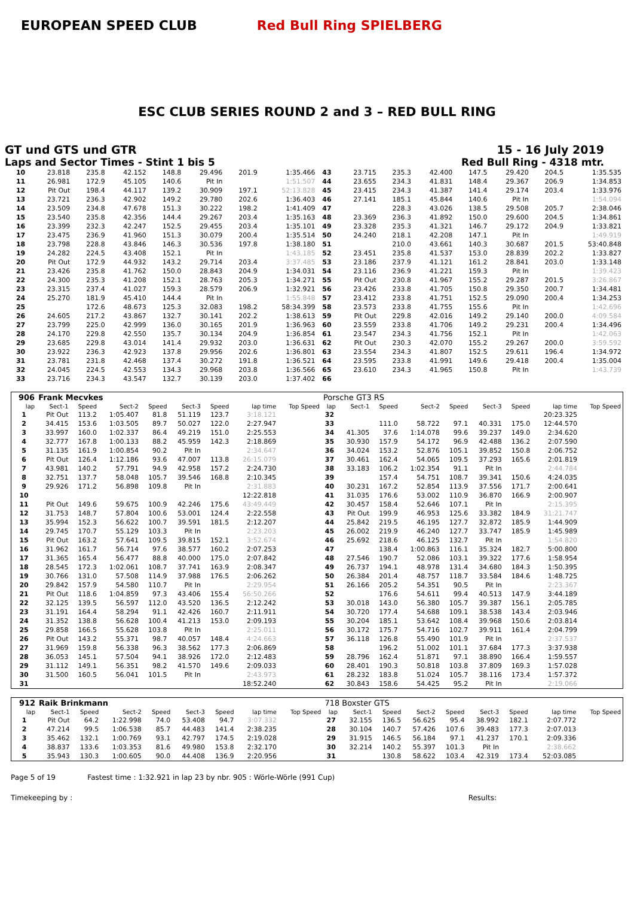EUROPEAN SPEED CLUB Red Bull Ring SPIELBERG
ESC CLUB SERIES ROUND 2 and 3 – RED BULL RING
GT und GTS und GTR 15 - 16 July 2019
Laps and Sector Times - Stint 1 bis 5 Red Bull Ring - 4318 mtr.
| 10 | 23.818 | 235.8 | 42.152 | 148.8 | 29.496 | 201.9 | 1:35.466 | 43 | 23.715 | 235.3 | 42.400 | 147.5 | 29.420 | 204.5 | 1:35.535 |
| 11 | 26.981 | 172.9 | 45.105 | 140.6 | Pit In | | 1:51.507 | 44 | 23.655 | 234.3 | 41.831 | 148.4 | 29.367 | 206.9 | 1:34.853 |
| 12 | Pit Out | 198.4 | 44.117 | 139.2 | 30.909 | 197.1 | 52:13.828 | 45 | 23.415 | 234.3 | 41.387 | 141.4 | 29.174 | 203.4 | 1:33.976 |
| 13 | 23.721 | 236.3 | 42.902 | 149.2 | 29.780 | 202.6 | 1:36.403 | 46 | 27.141 | 185.1 | 45.844 | 140.6 | Pit In | | 1:54.094 |
| 14 | 23.509 | 234.8 | 47.678 | 151.3 | 30.222 | 198.2 | 1:41.409 | 47 | | 228.3 | 43.026 | 138.5 | 29.508 | 205.7 | 2:38.046 |
| 15 | 23.540 | 235.8 | 42.356 | 144.4 | 29.267 | 203.4 | 1:35.163 | 48 | 23.369 | 236.3 | 41.892 | 150.0 | 29.600 | 204.5 | 1:34.861 |
| 16 | 23.399 | 232.3 | 42.247 | 152.5 | 29.455 | 203.4 | 1:35.101 | 49 | 23.328 | 235.3 | 41.321 | 146.7 | 29.172 | 204.9 | 1:33.821 |
| 17 | 23.475 | 236.9 | 41.960 | 151.3 | 30.079 | 200.4 | 1:35.514 | 50 | 24.240 | 218.1 | 42.208 | 147.1 | Pit In | | 1:49.919 |
| 18 | 23.798 | 228.8 | 43.846 | 146.3 | 30.536 | 197.8 | 1:38.180 | 51 | | 210.0 | 43.661 | 140.3 | 30.687 | 201.5 | 53:40.848 |
| 19 | 24.282 | 224.5 | 43.408 | 152.1 | Pit In | | 1:43.185 | 52 | 23.451 | 235.8 | 41.537 | 153.0 | 28.839 | 202.2 | 1:33.827 |
| 20 | Pit Out | 172.9 | 44.932 | 143.2 | 29.714 | 203.4 | 3:37.485 | 53 | 23.186 | 237.9 | 41.121 | 161.2 | 28.841 | 203.0 | 1:33.148 |
| 21 | 23.426 | 235.8 | 41.762 | 150.0 | 28.843 | 204.9 | 1:34.031 | 54 | 23.116 | 236.9 | 41.221 | 159.3 | Pit In | | 1:39.423 |
| 22 | 24.300 | 235.3 | 41.208 | 152.1 | 28.763 | 205.3 | 1:34.271 | 55 | Pit Out | 230.8 | 41.967 | 155.2 | 29.287 | 201.5 | 3:26.867 |
| 23 | 23.315 | 237.4 | 41.027 | 159.3 | 28.579 | 206.9 | 1:32.921 | 56 | 23.426 | 233.8 | 41.705 | 150.8 | 29.350 | 200.7 | 1:34.481 |
| 24 | 25.270 | 181.9 | 45.410 | 144.4 | Pit In | | 1:55.848 | 57 | 23.412 | 233.8 | 41.751 | 152.5 | 29.090 | 200.4 | 1:34.253 |
| 25 | | 172.6 | 48.673 | 125.3 | 32.083 | 198.2 | 58:34.399 | 58 | 23.573 | 233.8 | 41.755 | 155.6 | Pit In | | 1:42.696 |
| 26 | 24.605 | 217.2 | 43.867 | 132.7 | 30.141 | 202.2 | 1:38.613 | 59 | Pit Out | 229.8 | 42.016 | 149.2 | 29.140 | 200.0 | 4:09.584 |
| 27 | 23.799 | 225.0 | 42.999 | 136.0 | 30.165 | 201.9 | 1:36.963 | 60 | 23.559 | 233.8 | 41.706 | 149.2 | 29.231 | 200.4 | 1:34.496 |
| 28 | 24.170 | 229.8 | 42.550 | 135.7 | 30.134 | 204.9 | 1:36.854 | 61 | 23.547 | 234.3 | 41.756 | 152.1 | Pit In | | 1:42.063 |
| 29 | 23.685 | 229.8 | 43.014 | 141.4 | 29.932 | 203.0 | 1:36.631 | 62 | Pit Out | 230.3 | 42.070 | 155.2 | 29.267 | 200.0 | 3:59.592 |
| 30 | 23.922 | 236.3 | 42.923 | 137.8 | 29.956 | 202.6 | 1:36.801 | 63 | 23.554 | 234.3 | 41.807 | 152.5 | 29.611 | 196.4 | 1:34.972 |
| 31 | 23.781 | 231.8 | 42.468 | 137.4 | 30.272 | 191.8 | 1:36.521 | 64 | 23.595 | 233.8 | 41.991 | 149.6 | 29.418 | 200.4 | 1:35.004 |
| 32 | 24.045 | 224.5 | 42.553 | 134.3 | 29.968 | 203.8 | 1:36.566 | 65 | 23.610 | 234.3 | 41.965 | 150.8 | Pit In | | 1:43.739 |
| 33 | 23.716 | 234.3 | 43.547 | 132.7 | 30.139 | 203.0 | 1:37.402 | 66 | | | | | | | |
| 906 | Frank Mecvkes | | | | | | | | Porsche GT3 RS | | | | | | | | |
| --- | --- | --- | --- | --- | --- | --- | --- | --- | --- | --- | --- | --- | --- | --- | --- | --- | --- |
| lap | Sect-1 | Speed | Sect-2 | Speed | Sect-3 | Speed | lap time | Top Speed | lap | Sect-1 | Speed | Sect-2 | Speed | Sect-3 | Speed | lap time | Top Speed |
| 1 | Pit Out | 113.2 | 1:05.407 | 81.8 | 51.119 | 123.7 | 3:18.121 | | 32 | | | | | | | 20:23.325 | |
| 2 | 34.415 | 153.6 | 1:03.505 | 89.7 | 50.027 | 122.0 | 2:27.947 | | 33 | | 111.0 | 58.722 | 97.1 | 40.331 | 175.0 | 12:44.570 | |
| 3 | 33.997 | 160.0 | 1:02.337 | 86.4 | 49.219 | 151.0 | 2:25.553 | | 34 | 41.305 | 37.6 | 1:14.078 | 99.6 | 39.237 | 149.0 | 2:34.620 | |
| 4 | 32.777 | 167.8 | 1:00.133 | 88.2 | 45.959 | 142.3 | 2:18.869 | | 35 | 30.930 | 157.9 | 54.172 | 96.9 | 42.488 | 136.2 | 2:07.590 | |
| 5 | 31.135 | 161.9 | 1:00.854 | 90.2 | Pit In | | 2:34.647 | | 36 | 34.024 | 153.2 | 52.876 | 105.1 | 39.852 | 150.8 | 2:06.752 | |
| 6 | Pit Out | 126.4 | 1:12.186 | 93.6 | 47.007 | 113.8 | 26:15.079 | | 37 | 30.461 | 162.4 | 54.065 | 109.5 | 37.293 | 165.6 | 2:01.819 | |
| 7 | 43.981 | 140.2 | 57.791 | 94.9 | 42.958 | 157.2 | 2:24.730 | | 38 | 33.183 | 106.2 | 1:02.354 | 91.1 | Pit In | | 2:44.784 | |
| 8 | 32.751 | 137.7 | 58.048 | 105.7 | 39.546 | 168.8 | 2:10.345 | | 39 | | 157.4 | 54.751 | 108.7 | 39.341 | 150.6 | 4:24.035 | |
| 9 | 29.926 | 171.2 | 56.898 | 109.8 | Pit In | | 2:31.883 | | 40 | 30.231 | 167.2 | 52.854 | 113.9 | 37.556 | 171.7 | 2:00.641 | |
| 10 | | | | | | | 12:22.818 | | 41 | 31.035 | 176.6 | 53.002 | 110.9 | 36.870 | 166.9 | 2:00.907 | |
| 11 | Pit Out | 149.6 | 59.675 | 100.9 | 42.246 | 175.6 | 43:49.449 | | 42 | 30.457 | 158.4 | 52.646 | 107.1 | Pit In | | 2:15.395 | |
| 12 | 31.753 | 148.7 | 57.804 | 100.6 | 53.001 | 124.4 | 2:22.558 | | 43 | Pit Out | 199.9 | 46.953 | 125.6 | 33.382 | 184.9 | 31:21.747 | |
| 13 | 35.994 | 152.3 | 56.622 | 100.7 | 39.591 | 181.5 | 2:12.207 | | 44 | 25.842 | 219.5 | 46.195 | 127.7 | 32.872 | 185.9 | 1:44.909 | |
| 14 | 29.745 | 170.7 | 55.129 | 103.3 | Pit In | | 2:23.203 | | 45 | 26.002 | 219.9 | 46.240 | 127.7 | 33.747 | 185.9 | 1:45.989 | |
| 15 | Pit Out | 163.2 | 57.641 | 109.5 | 39.815 | 152.1 | 3:52.674 | | 46 | 25.692 | 218.6 | 46.125 | 132.7 | Pit In | | 1:54.820 | |
| 16 | 31.962 | 161.7 | 56.714 | 97.6 | 38.577 | 160.2 | 2:07.253 | | 47 | | 138.4 | 1:00.863 | 116.1 | 35.324 | 182.7 | 5:00.800 | |
| 17 | 31.365 | 165.4 | 56.477 | 88.8 | 40.000 | 175.0 | 2:07.842 | | 48 | 27.546 | 190.7 | 52.086 | 103.1 | 39.322 | 177.6 | 1:58.954 | |
| 18 | 28.545 | 172.3 | 1:02.061 | 108.7 | 37.741 | 163.9 | 2:08.347 | | 49 | 26.737 | 194.1 | 48.978 | 131.4 | 34.680 | 184.3 | 1:50.395 | |
| 19 | 30.766 | 131.0 | 57.508 | 114.9 | 37.988 | 176.5 | 2:06.262 | | 50 | 26.384 | 201.4 | 48.757 | 118.7 | 33.584 | 184.6 | 1:48.725 | |
| 20 | 29.842 | 157.9 | 54.580 | 110.7 | Pit In | | 2:29.954 | | 51 | 26.166 | 205.2 | 54.351 | 90.5 | Pit In | | 2:23.367 | |
| 21 | Pit Out | 118.6 | 1:04.859 | 97.3 | 43.406 | 155.4 | 56:50.266 | | 52 | | 176.6 | 54.611 | 99.4 | 40.513 | 147.9 | 3:44.189 | |
| 22 | 32.125 | 139.5 | 56.597 | 112.0 | 43.520 | 136.5 | 2:12.242 | | 53 | 30.018 | 143.0 | 56.380 | 105.7 | 39.387 | 156.1 | 2:05.785 | |
| 23 | 31.191 | 164.4 | 58.294 | 91.1 | 42.426 | 160.7 | 2:11.911 | | 54 | 30.720 | 177.4 | 54.688 | 109.1 | 38.538 | 143.4 | 2:03.946 | |
| 24 | 31.352 | 138.8 | 56.628 | 100.4 | 41.213 | 153.0 | 2:09.193 | | 55 | 30.204 | 185.1 | 53.642 | 108.4 | 39.968 | 150.6 | 2:03.814 | |
| 25 | 29.858 | 166.5 | 55.628 | 103.8 | Pit In | | 2:25.011 | | 56 | 30.172 | 175.7 | 54.716 | 102.7 | 39.911 | 161.4 | 2:04.799 | |
| 26 | Pit Out | 143.2 | 55.371 | 98.7 | 40.057 | 148.4 | 4:24.663 | | 57 | 36.118 | 126.8 | 55.490 | 101.9 | Pit In | | 2:37.537 | |
| 27 | 31.969 | 159.8 | 56.338 | 96.3 | 38.562 | 177.3 | 2:06.869 | | 58 | | 196.2 | 51.002 | 101.1 | 37.684 | 177.3 | 3:37.938 | |
| 28 | 36.053 | 145.1 | 57.504 | 94.1 | 38.926 | 172.0 | 2:12.483 | | 59 | 28.796 | 162.4 | 51.871 | 97.1 | 38.890 | 166.4 | 1:59.557 | |
| 29 | 31.112 | 149.1 | 56.351 | 98.2 | 41.570 | 149.6 | 2:09.033 | | 60 | 28.401 | 190.3 | 50.818 | 103.8 | 37.809 | 169.3 | 1:57.028 | |
| 30 | 31.500 | 160.5 | 56.041 | 101.5 | Pit In | | 2:43.973 | | 61 | 28.232 | 183.8 | 51.024 | 105.7 | 38.116 | 173.4 | 1:57.372 | |
| 31 | | | | | | | 18:52.240 | | 62 | 30.843 | 158.6 | 54.425 | 95.2 | Pit In | | 2:19.066 | |
| 912 | Raik Brinkmann | | | | | | | | 718 Boxster GTS | | | | | | | | |
| --- | --- | --- | --- | --- | --- | --- | --- | --- | --- | --- | --- | --- | --- | --- | --- | --- | --- |
| lap | Sect-1 | Speed | Sect-2 | Speed | Sect-3 | Speed | lap time | Top Speed | lap | Sect-1 | Speed | Sect-2 | Speed | Sect-3 | Speed | lap time | Top Speed |
| 1 | Pit Out | 64.2 | 1:22.998 | 74.0 | 53.408 | 94.7 | 3:07.332 | | 27 | 32.155 | 136.5 | 56.625 | 95.4 | 38.992 | 182.1 | 2:07.772 | |
| 2 | 47.214 | 99.5 | 1:06.538 | 85.7 | 44.483 | 141.4 | 2:38.235 | | 28 | 30.104 | 140.7 | 57.426 | 107.6 | 39.483 | 177.3 | 2:07.013 | |
| 3 | 35.462 | 132.1 | 1:00.769 | 93.1 | 42.797 | 174.5 | 2:19.028 | | 29 | 31.915 | 146.5 | 56.184 | 97.1 | 41.237 | 170.1 | 2:09.336 | |
| 4 | 38.837 | 133.6 | 1:03.353 | 81.6 | 49.980 | 153.8 | 2:32.170 | | 30 | 32.214 | 140.2 | 55.397 | 101.3 | Pit In | | 2:38.662 | |
| 5 | 35.943 | 130.3 | 1:00.605 | 90.0 | 44.408 | 136.9 | 2:20.956 | | 31 | | 130.8 | 58.622 | 103.4 | 42.319 | 173.4 | 52:03.085 | |
Page 5 of 19 Fastest time : 1:32.921 in lap 23 by nbr. 905 : Wörle-Wörle (991 Cup)
Timekeeping by : Results: